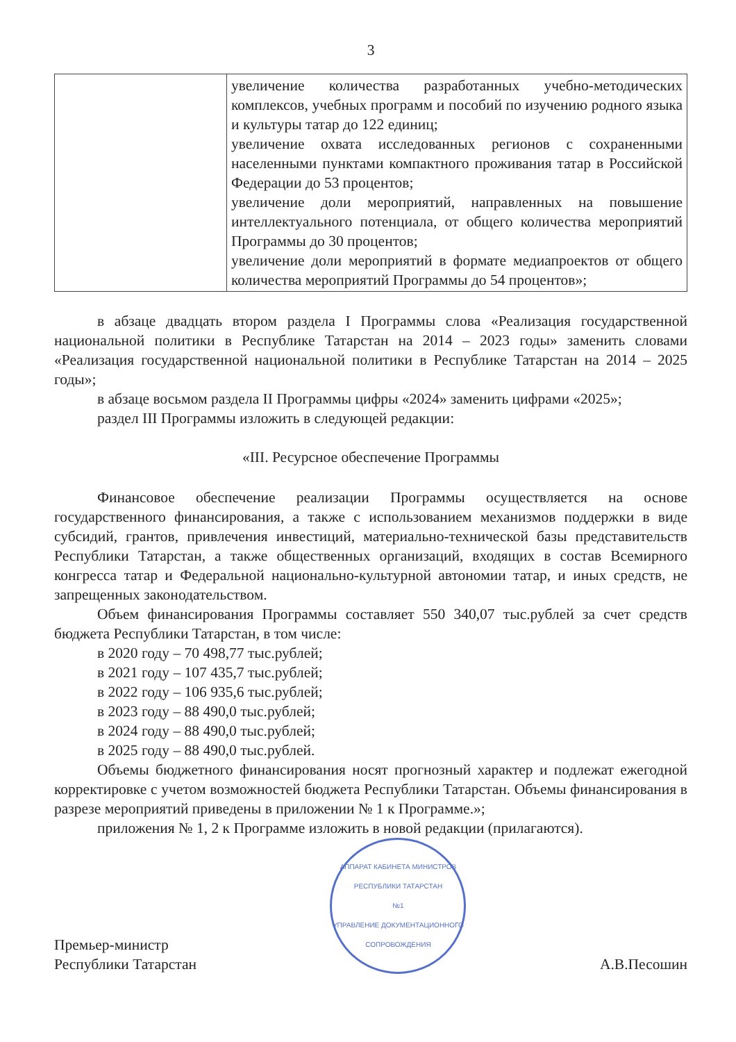3
| | увеличение количества разработанных учебно-методических комплексов, учебных программ и пособий по изучению родного языка и культуры татар до 122 единиц; увеличение охвата исследованных регионов с сохраненными населенными пунктами компактного проживания татар в Российской Федерации до 53 процентов; увеличение доли мероприятий, направленных на повышение интеллектуального потенциала, от общего количества мероприятий Программы до 30 процентов; увеличение доли мероприятий в формате медиапроектов от общего количества мероприятий Программы до 54 процентов»; |
в абзаце двадцать втором раздела I Программы слова «Реализация государственной национальной политики в Республике Татарстан на 2014 – 2023 годы» заменить словами «Реализация государственной национальной политики в Республике Татарстан на 2014 – 2025 годы»;
в абзаце восьмом раздела II Программы цифры «2024» заменить цифрами «2025»;
раздел III Программы изложить в следующей редакции:
«III. Ресурсное обеспечение Программы
Финансовое обеспечение реализации Программы осуществляется на основе государственного финансирования, а также с использованием механизмов поддержки в виде субсидий, грантов, привлечения инвестиций, материально-технической базы представительств Республики Татарстан, а также общественных организаций, входящих в состав Всемирного конгресса татар и Федеральной национально-культурной автономии татар, и иных средств, не запрещенных законодательством.
Объем финансирования Программы составляет 550 340,07 тыс.рублей за счет средств бюджета Республики Татарстан, в том числе:
в 2020 году – 70 498,77 тыс.рублей;
в 2021 году – 107 435,7 тыс.рублей;
в 2022 году – 106 935,6 тыс.рублей;
в 2023 году – 88 490,0 тыс.рублей;
в 2024 году – 88 490,0 тыс.рублей;
в 2025 году – 88 490,0 тыс.рублей.
Объемы бюджетного финансирования носят прогнозный характер и подлежат ежегодной корректировке с учетом возможностей бюджета Республики Татарстан. Объемы финансирования в разрезе мероприятий приведены в приложении № 1 к Программе.»;
приложения № 1, 2 к Программе изложить в новой редакции (прилагаются).
Премьер-министр
Республики Татарстан
АППАРАТ КАБИНЕТА МИНИСТРОВ РЕСПУБЛИКИ ТАТАРСТАН
№1
УПРАВЛЕНИЕ ДОКУМЕНТАЦИОННОГО СОПРОВОЖДЕНИЯ
А.В.Песошин